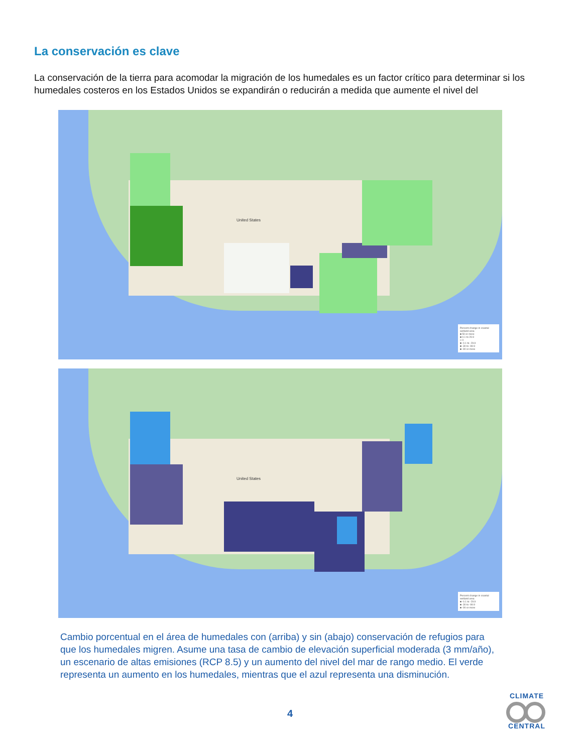La conservación es clave
La conservación de la tierra para acomodar la migración de los humedales es un factor crítico para determinar si los humedales costeros en los Estados Unidos se expandirán o reducirán a medida que aumente el nivel del
United States
Percent change in coastal wetland area
■ 50 or more
■ 0.1 to 29.9
□ 0
■ -0.1 to -29.9
■ -30 to -99.9
■ -90 or more
United States
Percent change in coastal wetland area
■ -0.1 to -29.9
■ -30 to -99.9
■ -90 or more
Cambio porcentual en el área de humedales con (arriba) y sin (abajo) conservación de refugios para que los humedales migren. Asume una tasa de cambio de elevación superficial moderada (3 mm/año), un escenario de altas emisiones (RCP 8.5) y un aumento del nivel del mar de rango medio. El verde representa un aumento en los humedales, mientras que el azul representa una disminución.
4
CLIMATE
CENTRAL